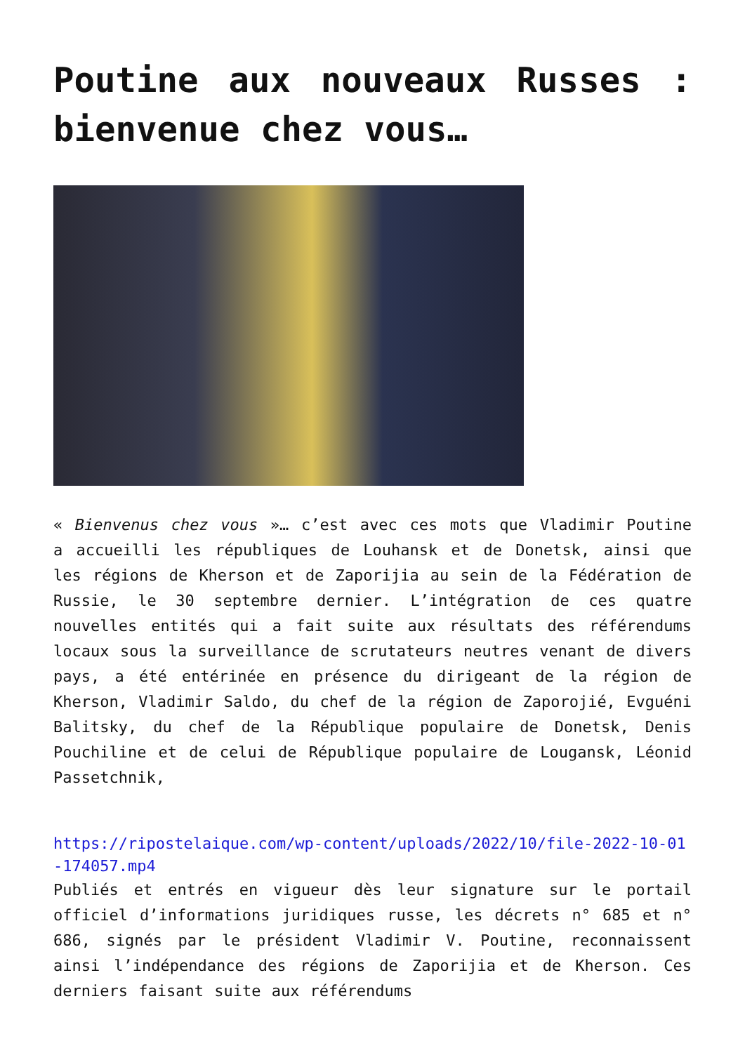Poutine aux nouveaux Russes : bienvenue chez vous…
« Bienvenus chez vous »… c’est avec ces mots que Vladimir Poutine a accueilli les républiques de Louhansk et de Donetsk, ainsi que les régions de Kherson et de Zaporijia au sein de la Fédération de Russie, le 30 septembre dernier. L’intégration de ces quatre nouvelles entités qui a fait suite aux résultats des référendums locaux sous la surveillance de scrutateurs neutres venant de divers pays, a été entérinée en présence du dirigeant de la région de Kherson, Vladimir Saldo, du chef de la région de Zaporojié, Evguéni Balitsky, du chef de la République populaire de Donetsk, Denis Pouchiline et de celui de République populaire de Lougansk, Léonid Passetchnik,
https://ripostelaique.com/wp-content/uploads/2022/10/file-2022-10-01-174057.mp4
Publiés et entrés en vigueur dès leur signature sur le portail officiel d’informations juridiques russe, les décrets n° 685 et n° 686, signés par le président Vladimir V. Poutine, reconnaissent ainsi l’indépendance des régions de Zaporijia et de Kherson. Ces derniers faisant suite aux référendums